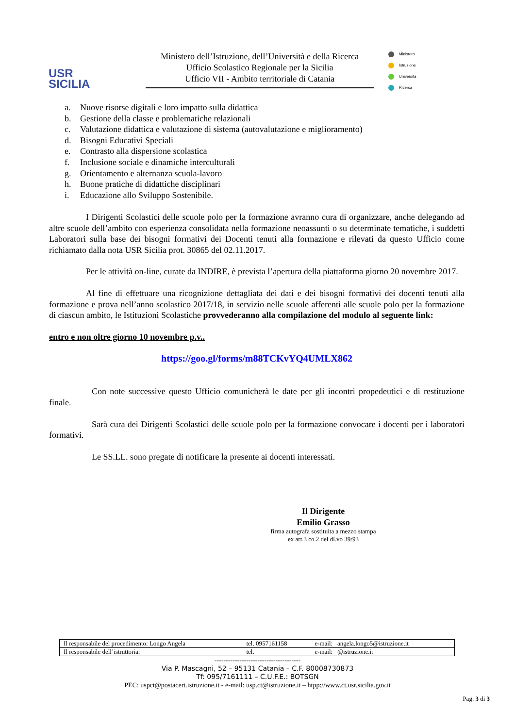USR
SICILIA
Ministero dell’Istruzione, dell’Università e della Ricerca
Ufficio Scolastico Regionale per la Sicilia
Ufficio VII - Ambito territoriale di Catania
Ministero
Istruzione
Università
Ricerca
a. Nuove risorse digitali e loro impatto sulla didattica
b. Gestione della classe e problematiche relazionali
c. Valutazione didattica e valutazione di sistema (autovalutazione e miglioramento)
d. Bisogni Educativi Speciali
e. Contrasto alla dispersione scolastica
f. Inclusione sociale e dinamiche interculturali
g. Orientamento e alternanza scuola-lavoro
h. Buone pratiche di didattiche disciplinari
i. Educazione allo Sviluppo Sostenibile.
I Dirigenti Scolastici delle scuole polo per la formazione avranno cura di organizzare, anche delegando ad altre scuole dell’ambito con esperienza consolidata nella formazione neoassunti o su determinate tematiche, i suddetti Laboratori sulla base dei bisogni formativi dei Docenti tenuti alla formazione e rilevati da questo Ufficio come richiamato dalla nota USR Sicilia prot. 30865 del 02.11.2017.
Per le attività on-line, curate da INDIRE, è prevista l’apertura della piattaforma giorno 20 novembre 2017.
Al fine di effettuare una ricognizione dettagliata dei dati e dei bisogni formativi dei docenti tenuti alla formazione e prova nell’anno scolastico 2017/18, in servizio nelle scuole afferenti alle scuole polo per la formazione di ciascun ambito, le Istituzioni Scolastiche provvederanno alla compilazione del modulo al seguente link:
entro e non oltre giorno 10 novembre p.v..
https://goo.gl/forms/m88TCKvYQ4UMLX862
Con note successive questo Ufficio comunicherà le date per gli incontri propedeutici e di restituzione finale.
Sarà cura dei Dirigenti Scolastici delle scuole polo per la formazione convocare i docenti per i laboratori formativi.
Le SS.LL. sono pregate di notificare la presente ai docenti interessati.
Il Dirigente
Emilio Grasso
firma autografa sostituita a mezzo stampa
ex art.3 co.2 del dl.vo 39/93
| Il responsabile del procedimento: Longo Angela | tel. 0957161158 | e-mail: angela.longo5@istruzione.it |
| Il responsabile dell’istruttoria: | tel. | e-mail: @istruzione.it |
--------------------------------------
Via P. Mascagni, 52 – 95131 Catania – C.F. 80008730873
Tf: 095/7161111 – C.U.F.E.: BOTSGN
PEC: uspct@postacert.istruzione.it - e-mail: usp.ct@istruzione.it – htpp://www.ct.usr.sicilia.gov.it
Pag. 3 di 3